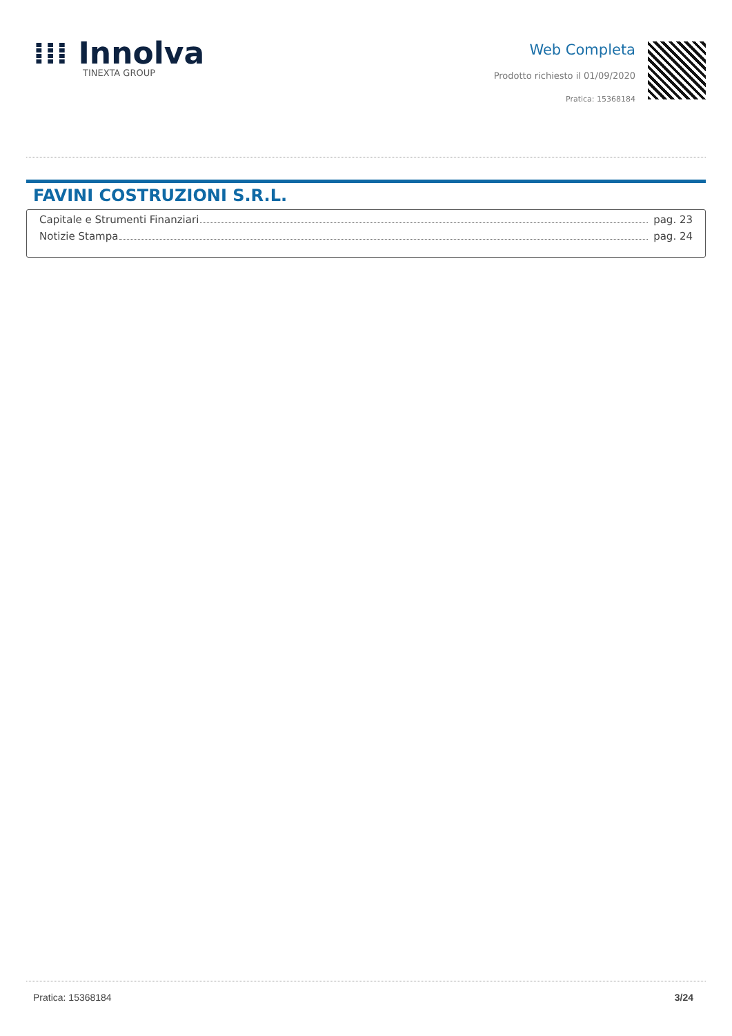⁞⁞⁞ Innolva
TINEXTA GROUP
Web Completa
Prodotto richiesto il 01/09/2020
Pratica: 15368184
FAVINI COSTRUZIONI S.R.L.
Capitale e Strumenti Finanziari pag. 23
Notizie Stampa pag. 24
Pratica: 15368184 3/24